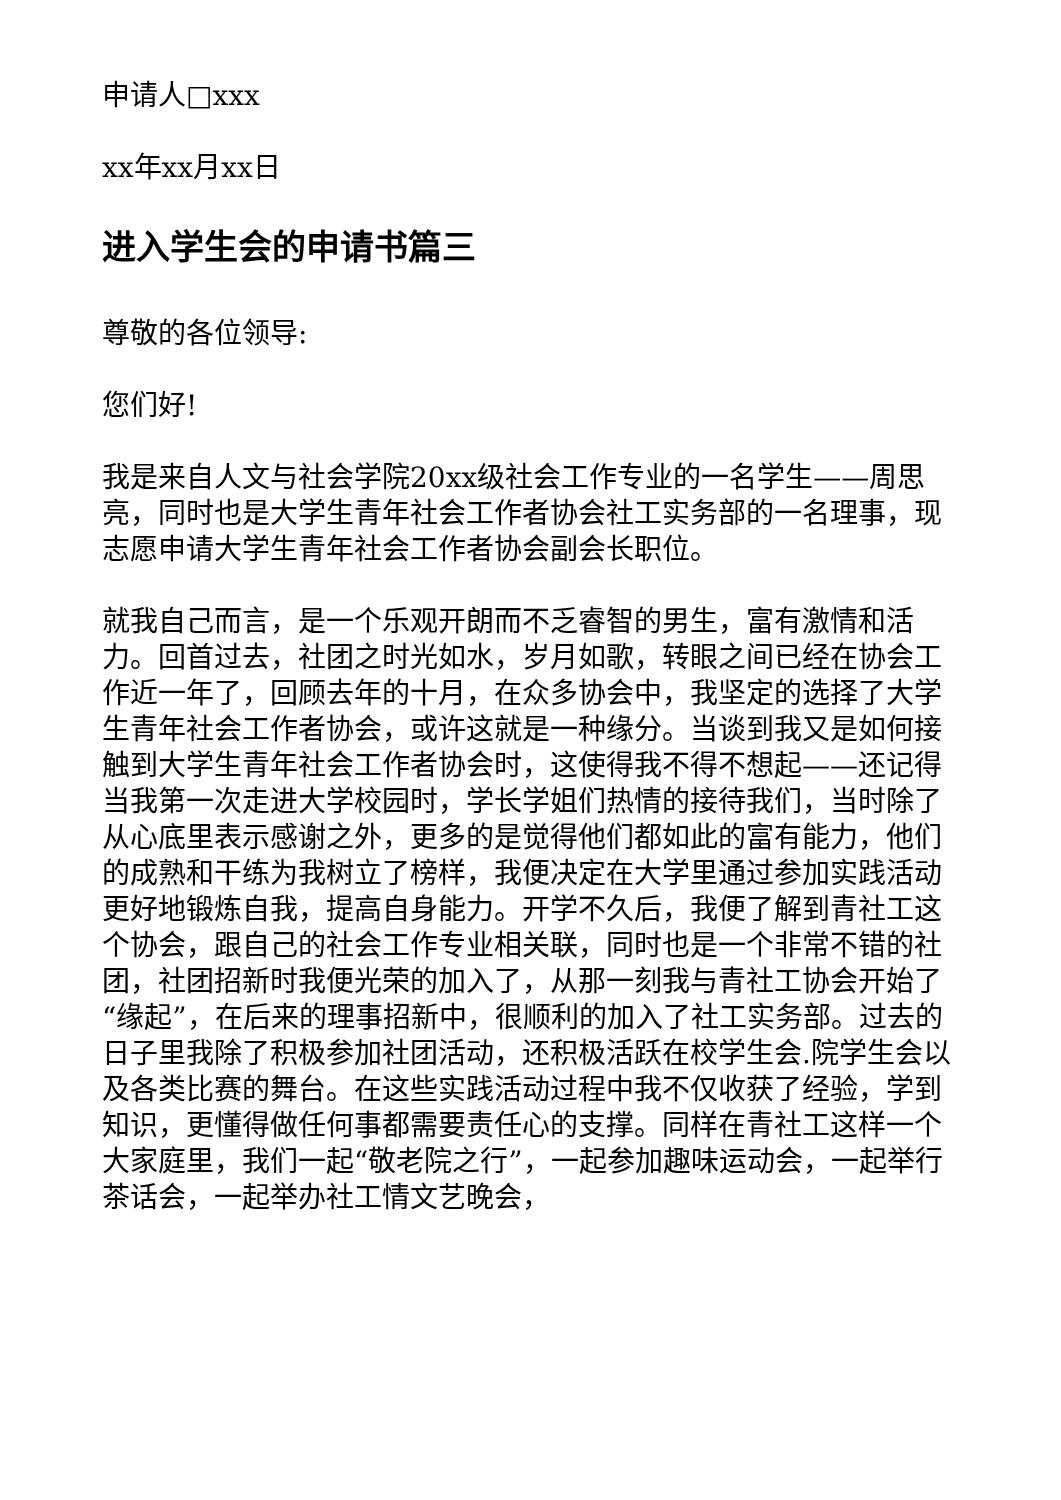申请人□xxx
xx年xx月xx日
进入学生会的申请书篇三
尊敬的各位领导:
您们好!
我是来自人文与社会学院20xx级社会工作专业的一名学生——周思亮，同时也是大学生青年社会工作者协会社工实务部的一名理事，现志愿申请大学生青年社会工作者协会副会长职位。
就我自己而言，是一个乐观开朗而不乏睿智的男生，富有激情和活力。回首过去，社团之时光如水，岁月如歌，转眼之间已经在协会工作近一年了，回顾去年的十月，在众多协会中，我坚定的选择了大学生青年社会工作者协会，或许这就是一种缘分。当谈到我又是如何接触到大学生青年社会工作者协会时，这使得我不得不想起——还记得当我第一次走进大学校园时，学长学姐们热情的接待我们，当时除了从心底里表示感谢之外，更多的是觉得他们都如此的富有能力，他们的成熟和干练为我树立了榜样，我便决定在大学里通过参加实践活动更好地锻炼自我，提高自身能力。开学不久后，我便了解到青社工这个协会，跟自己的社会工作专业相关联，同时也是一个非常不错的社团，社团招新时我便光荣的加入了，从那一刻我与青社工协会开始了“缘起”，在后来的理事招新中，很顺利的加入了社工实务部。过去的日子里我除了积极参加社团活动，还积极活跃在校学生会.院学生会以及各类比赛的舞台。在这些实践活动过程中我不仅收获了经验，学到知识，更懂得做任何事都需要责任心的支撑。同样在青社工这样一个大家庭里，我们一起“敬老院之行”，一起参加趣味运动会，一起举行茶话会，一起举办社工情文艺晚会，